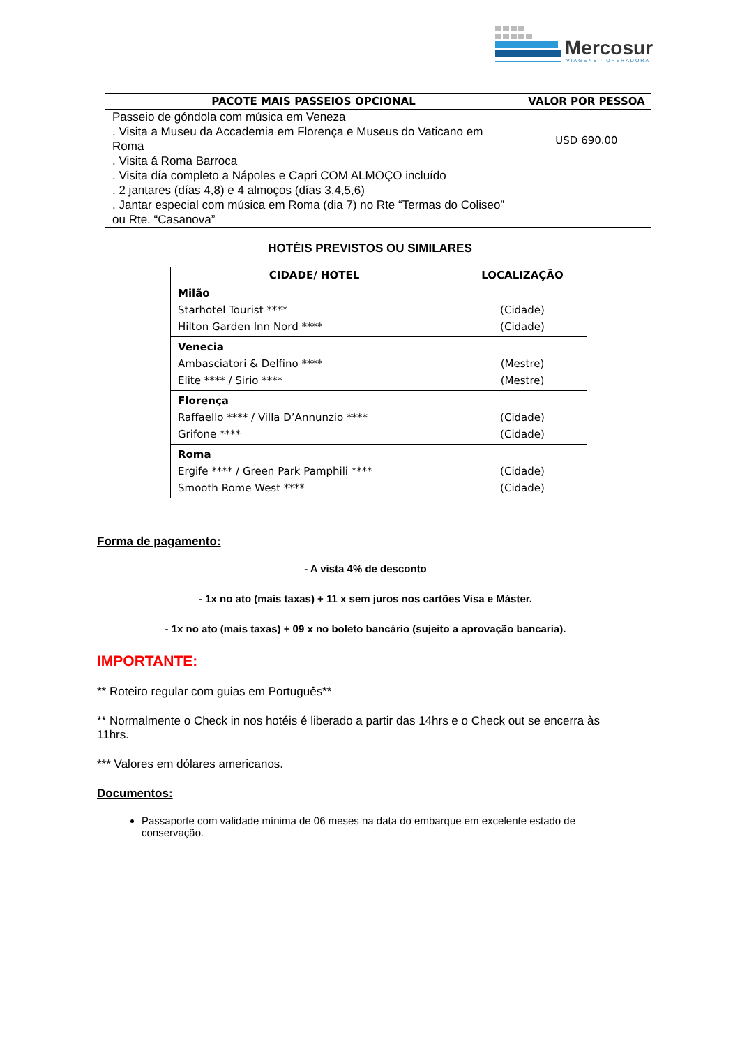Mercosur
VIAGENS · OPERADORA
| PACOTE MAIS PASSEIOS OPCIONAL | VALOR POR PESSOA |
| --- | --- |
| Passeio de góndola com música em Veneza . Visita a Museu da Accademia em Florença e Museus do Vaticano em Roma . Visita á Roma Barroca . Visita día completo a Nápoles e Capri COM ALMOÇO incluído . 2 jantares (días 4,8) e 4 almoços (días 3,4,5,6) . Jantar especial com música em Roma (dia 7) no Rte “Termas do Coliseo” ou Rte. “Casanova” | USD 690.00 |
HOTÉIS PREVISTOS OU SIMILARES
| CIDADE/ HOTEL | LOCALIZAÇÃO |
| --- | --- |
| Milão Starhotel Tourist **** Hilton Garden Inn Nord **** | (Cidade) (Cidade) |
| Venecia Ambasciatori & Delfino **** Elite **** / Sirio **** | (Mestre) (Mestre) |
| Florença Raffaello **** / Villa D’Annunzio **** Grifone **** | (Cidade) (Cidade) |
| Roma Ergife **** / Green Park Pamphili **** Smooth Rome West **** | (Cidade) (Cidade) |
Forma de pagamento:
- A vista 4% de desconto
- 1x no ato (mais taxas) + 11 x sem juros nos cartões Visa e Máster.
- 1x no ato (mais taxas) + 09 x no boleto bancário (sujeito a aprovação bancaria).
IMPORTANTE:
** Roteiro regular com guias em Português**
** Normalmente o Check in nos hotéis é liberado a partir das 14hrs e o Check out se encerra às 11hrs.
*** Valores em dólares americanos.
Documentos:
Passaporte com validade mínima de 06 meses na data do embarque em excelente estado de conservação.